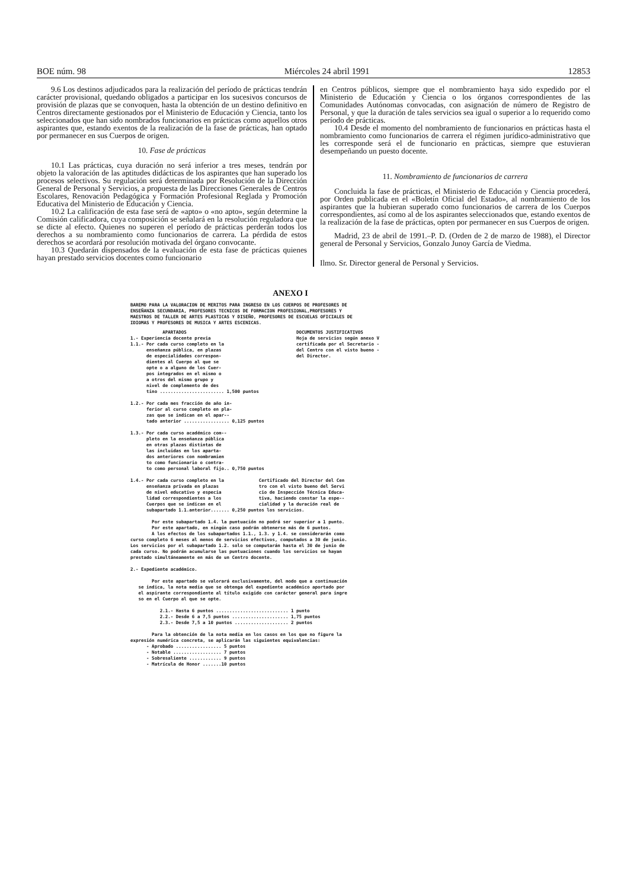BOE núm. 98 Miércoles 24 abril 1991 12853
9.6 Los destinos adjudicados para la realización del período de prácticas tendrán carácter provisional, quedando obligados a participar en los sucesivos concursos de provisión de plazas que se convoquen, hasta la obtención de un destino definitivo en Centros directamente gestionados por el Ministerio de Educación y Ciencia, tanto los seleccionados que han sido nombrados funcionarios en prácticas como aquellos otros aspirantes que, estando exentos de la realización de la fase de prácticas, han optado por permanecer en sus Cuerpos de origen.
10. Fase de prácticas
10.1 Las prácticas, cuya duración no será inferior a tres meses, tendrán por objeto la valoración de las aptitudes didácticas de los aspirantes que han superado los procesos selectivos. Su regulación será determinada por Resolución de la Dirección General de Personal y Servicios, a propuesta de las Direcciones Generales de Centros Escolares, Renovación Pedagógica y Formación Profesional Reglada y Promoción Educativa del Ministerio de Educación y Ciencia.
10.2 La calificación de esta fase será de «apto» o «no apto», según determine la Comisión calificadora, cuya composición se señalará en la resolución reguladora que se dicte al efecto. Quienes no superen el período de prácticas perderán todos los derechos a su nombramiento como funcionarios de carrera. La pérdida de estos derechos se acordará por resolución motivada del órgano convocante.
10.3 Quedarán dispensados de la evaluación de esta fase de prácticas quienes hayan prestado servicios docentes como funcionario
en Centros públicos, siempre que el nombramiento haya sido expedido por el Ministerio de Educación y Ciencia o los órganos correspondientes de las Comunidades Autónomas convocadas, con asignación de número de Registro de Personal, y que la duración de tales servicios sea igual o superior a lo requerido como período de prácticas.
10.4 Desde el momento del nombramiento de funcionarios en prácticas hasta el nombramiento como funcionarios de carrera el régimen jurídico-administrativo que les corresponde será el de funcionario en prácticas, siempre que estuvieran desempeñando un puesto docente.
11. Nombramiento de funcionarios de carrera
Concluida la fase de prácticas, el Ministerio de Educación y Ciencia procederá, por Orden publicada en el «Boletín Oficial del Estado», al nombramiento de los aspirantes que la hubieran superado como funcionarios de carrera de los Cuerpos correspondientes, así como al de los aspirantes seleccionados que, estando exentos de la realización de la fase de prácticas, opten por permanecer en sus Cuerpos de origen.
Madrid, 23 de abril de 1991.–P. D. (Orden de 2 de marzo de 1988), el Director general de Personal y Servicios, Gonzalo Junoy García de Viedma.
Ilmo. Sr. Director general de Personal y Servicios.
ANEXO I
BAREMO PARA LA VALORACION DE MERITOS PARA INGRESO EN LOS CUERPOS DE PROFESORES DE
ENSEÑANZA SECUNDARIA, PROFESORES TECNICOS DE FORMACION PROFESIONAL,PROFESORES Y
MAESTROS DE TALLER DE ARTES PLASTICAS Y DISEÑO, PROFESORES DE ESCUELAS OFICIALES DE
IDIOMAS Y PROFESORES DE MUSICA Y ARTES ESCENICAS.
            APARTADOS                                         DOCUMENTOS JUSTIFICATIVOS
1.- Experiencia docente previa                                Hoja de servicios según anexo V
1.1.- Por cada curso completo en la                           certificada por el Secretario -
      enseñanza pública, en plazas                            del Centro con el visto bueno -
      de especialidades correspon-                            del Director.
      dientes al Cuerpo al que se
      opte o a alguno de los Cuer-
      pos integrados en el mismo o
      a otros del mismo grupo y
      nivel de complemento de des
      tino ........................ 1,500 puntos

1.2.- Por cada mes fracción de año in-
      ferior al curso completo en pla-
      zas que se indican en el apar--
      tado anterior ................. 0,125 puntos

1.3.- Por cada curso académico com--
      pleto en la enseñanza pública
      en otras plazas distintas de
      las incluidas en los aparta-
      dos anteriores con nombramien
      to como funcionario o contra-
      to como personal laboral fijo.. 0,750 puntos

1.4.- Por cada curso completo en la             Certificado del Director del Cen
      enseñanza privada en plazas               tro con el visto bueno del Servi
      de nivel educativo y especia              cio de Inspección Técnica Educa-
      lidad correspondientes a los              tiva, haciendo constar la espe--
      Cuerpos que se indican en el              cialidad y la duración real de
      subapartado 1.1.anterior....... 0,250 puntos los servicios.

        Por este subapartado 1.4. la puntuación no podrá ser superior a 1 punto.
        Por este apartado, en ningún caso podrán obtenerse más de 6 puntos.
        A los efectos de los subapartados 1.1., 1.3. y 1.4. se considerarán como
curso completo 6 meses al menos de servicios efectivos, computados a 30 de junio.
Los servicios por el subapartado 1.2. solo se computarán hasta el 30 de junio de
cada curso. No podrán acumularse las puntuaciones cuando los servicios se hayan
prestado simultáneamente en más de un Centro docente.

2.- Expediente académico.

        Por este apartado se valorará exclusivamente, del modo que a continuación
   se indica, la nota media que se obtenga del expediente académico aportado por
   el aspirante correspondiente al título exigido con carácter general para ingre
   so en el Cuerpo al que se opte.

           2.1.- Hasta 6 puntos ........................... 1 punto
           2.2.- Desde 6 a 7,5 puntos ..................... 1,75 puntos
           2.3.- Desde 7,5 a 10 puntos .................... 2 puntos

        Para la obtención de la nota media en los casos en los que no figure la
expresión numérica concreta, se aplicarán las siguientes equivalencias:
      - Aprobado ................. 5 puntos
      - Notable .................. 7 puntos
      - Sobresaliente ............ 9 puntos
      - Matrícula de Honor .......10 puntos